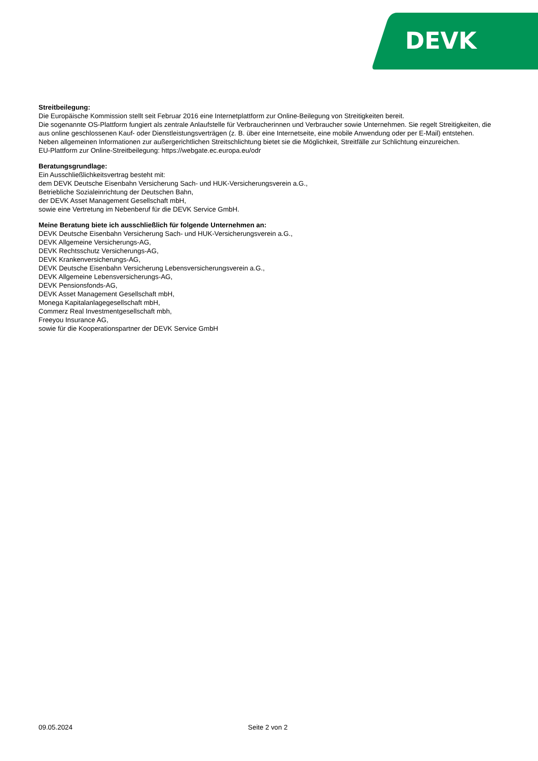DEVK
Streitbeilegung:
Die Europäische Kommission stellt seit Februar 2016 eine Internetplattform zur Online-Beilegung von Streitigkeiten bereit.
Die sogenannte OS-Plattform fungiert als zentrale Anlaufstelle für Verbraucherinnen und Verbraucher sowie Unternehmen. Sie regelt Streitigkeiten, die aus online geschlossenen Kauf- oder Dienstleistungsverträgen (z. B. über eine Internetseite, eine mobile Anwendung oder per E-Mail) entstehen. Neben allgemeinen Informationen zur außergerichtlichen Streitschlichtung bietet sie die Möglichkeit, Streitfälle zur Schlichtung einzureichen.
EU-Plattform zur Online-Streitbeilegung: https://webgate.ec.europa.eu/odr
Beratungsgrundlage:
Ein Ausschließlichkeitsvertrag besteht mit:
dem DEVK Deutsche Eisenbahn Versicherung Sach- und HUK-Versicherungsverein a.G.,
Betriebliche Sozialeinrichtung der Deutschen Bahn,
der DEVK Asset Management Gesellschaft mbH,
sowie eine Vertretung im Nebenberuf für die DEVK Service GmbH.
Meine Beratung biete ich ausschließlich für folgende Unternehmen an:
DEVK Deutsche Eisenbahn Versicherung Sach- und HUK-Versicherungsverein a.G.,
DEVK Allgemeine Versicherungs-AG,
DEVK Rechtsschutz Versicherungs-AG,
DEVK Krankenversicherungs-AG,
DEVK Deutsche Eisenbahn Versicherung Lebensversicherungsverein a.G.,
DEVK Allgemeine Lebensversicherungs-AG,
DEVK Pensionsfonds-AG,
DEVK Asset Management Gesellschaft mbH,
Monega Kapitalanlagegesellschaft mbH,
Commerz Real Investmentgesellschaft mbh,
Freeyou Insurance AG,
sowie für die Kooperationspartner der DEVK Service GmbH
09.05.2024 Seite 2 von 2